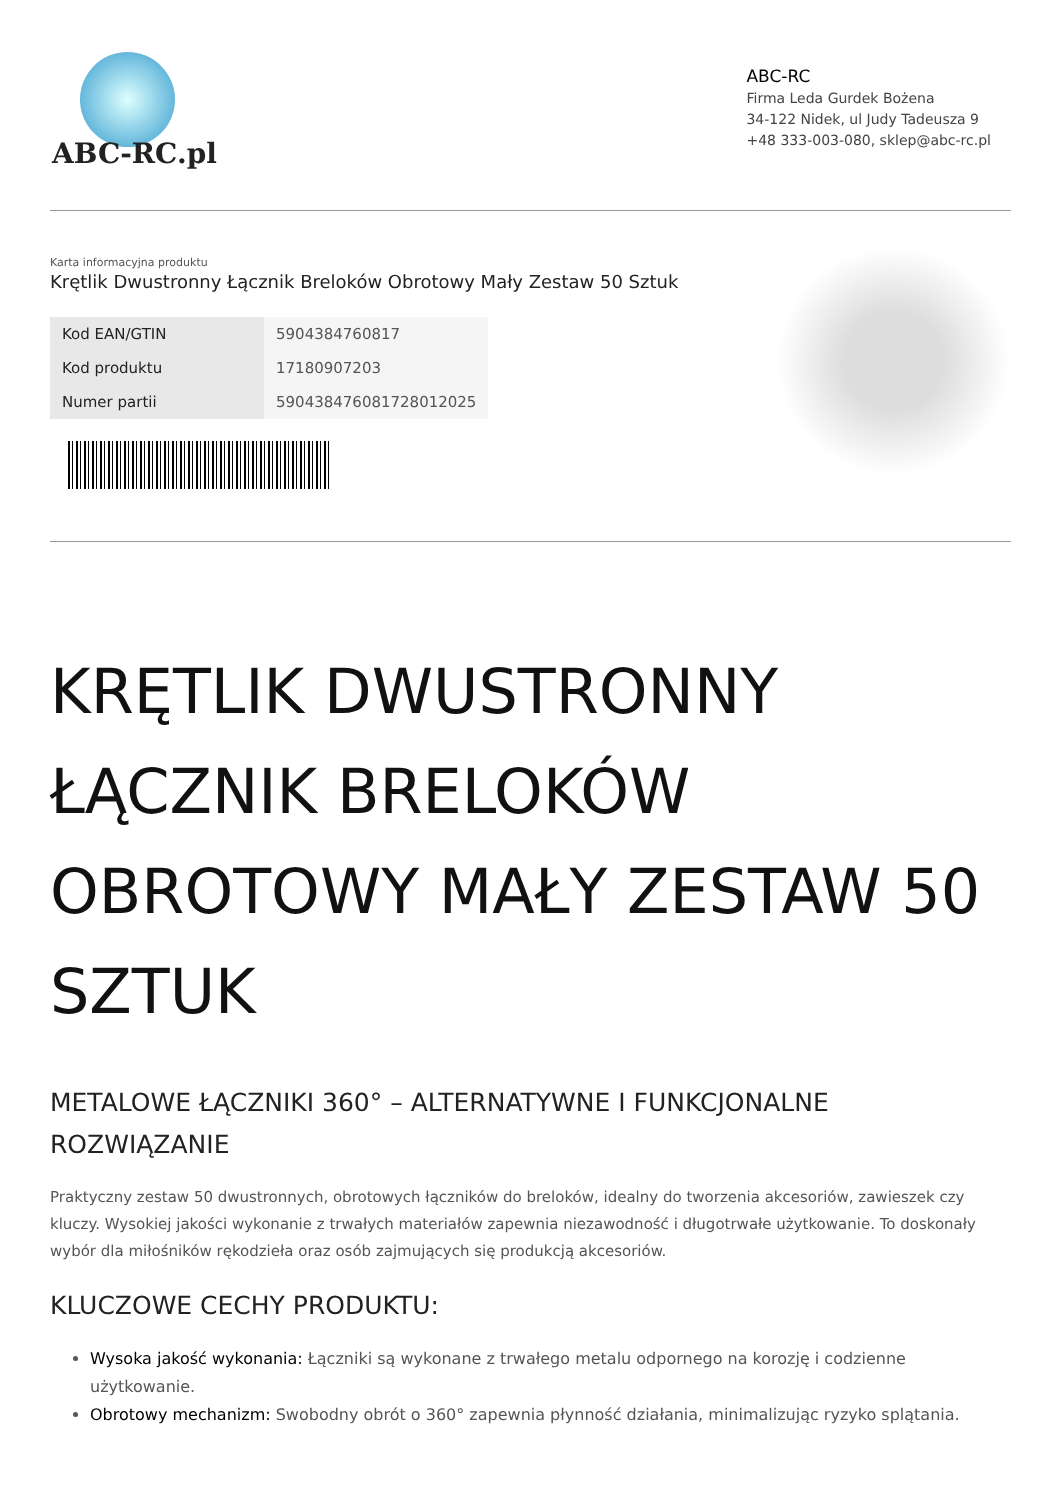ABC-RC.pl
ABC-RC
Firma Leda Gurdek Bożena
34-122 Nidek, ul Judy Tadeusza 9
+48 333-003-080, sklep@abc-rc.pl
Karta informacyjna produktu
Krętlik Dwustronny Łącznik Breloków Obrotowy Mały Zestaw 50 Sztuk
| Kod EAN/GTIN | 5904384760817 |
| Kod produktu | 17180907203 |
| Numer partii | 590438476081728012025 |
KRĘTLIK DWUSTRONNY ŁĄCZNIK BRELOKÓW OBROTOWY MAŁY ZESTAW 50 SZTUK
METALOWE ŁĄCZNIKI 360° – ALTERNATYWNE I FUNKCJONALNE ROZWIĄZANIE
Praktyczny zestaw 50 dwustronnych, obrotowych łączników do breloków, idealny do tworzenia akcesoriów, zawieszek czy kluczy. Wysokiej jakości wykonanie z trwałych materiałów zapewnia niezawodność i długotrwałe użytkowanie. To doskonały wybór dla miłośników rękodzieła oraz osób zajmujących się produkcją akcesoriów.
KLUCZOWE CECHY PRODUKTU:
Wysoka jakość wykonania: Łączniki są wykonane z trwałego metalu odpornego na korozję i codzienne użytkowanie.
Obrotowy mechanizm: Swobodny obrót o 360° zapewnia płynność działania, minimalizując ryzyko splątania.